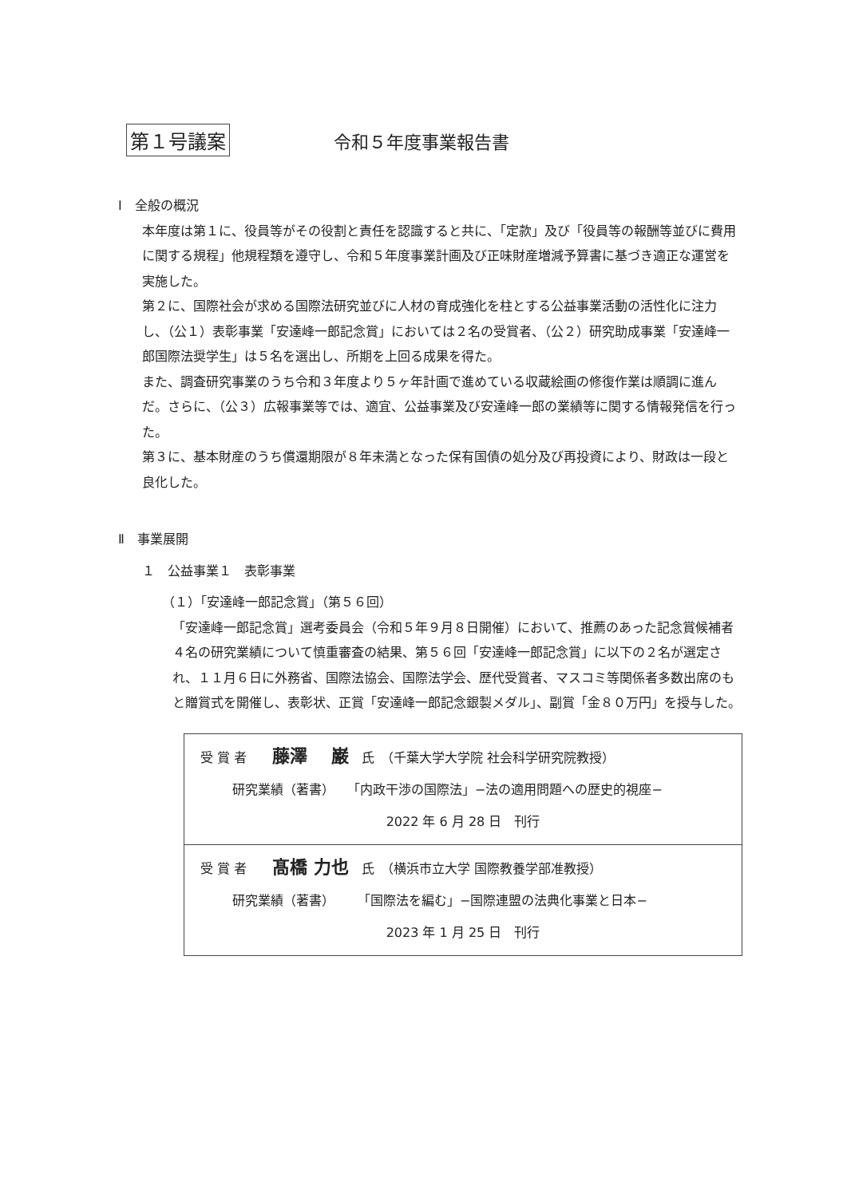第１号議案 令和５年度事業報告書
Ⅰ　全般の概況
本年度は第１に、役員等がその役割と責任を認識すると共に、「定款」及び「役員等の報酬等並びに費用に関する規程」他規程類を遵守し、令和５年度事業計画及び正味財産増減予算書に基づき適正な運営を実施した。
第２に、国際社会が求める国際法研究並びに人材の育成強化を柱とする公益事業活動の活性化に注力し、（公１）表彰事業「安達峰一郎記念賞」においては２名の受賞者、（公２）研究助成事業「安達峰一郎国際法奨学生」は５名を選出し、所期を上回る成果を得た。
また、調査研究事業のうち令和３年度より５ヶ年計画で進めている収蔵絵画の修復作業は順調に進んだ。さらに、（公３）広報事業等では、適宜、公益事業及び安達峰一郎の業績等に関する情報発信を行った。
第３に、基本財産のうち償還期限が８年未満となった保有国債の処分及び再投資により、財政は一段と良化した。
Ⅱ　事業展開
１　公益事業１　表彰事業
（１）「安達峰一郎記念賞」（第５６回）
「安達峰一郎記念賞」選考委員会（令和５年９月８日開催）において、推薦のあった記念賞候補者４名の研究業績について慎重審査の結果、第５６回「安達峰一郎記念賞」に以下の２名が選定され、１１月６日に外務省、国際法協会、国際法学会、歴代受賞者、マスコミ等関係者多数出席のもと贈賞式を開催し、表彰状、正賞「安達峰一郎記念銀製メダル」、副賞「金８０万円」を授与した。
| 受 賞 者 藤澤 巌 氏 （千葉大学大学院 社会科学研究院教授） 研究業績（著書） 「内政干渉の国際法」−法の適用問題への歴史的視座− 2022 年 6 月 28 日 刊行 |
| 受 賞 者 髙橋 力也 氏 （横浜市立大学 国際教養学部准教授） 研究業績（著書） 「国際法を編む」−国際連盟の法典化事業と日本− 2023 年 1 月 25 日 刊行 |